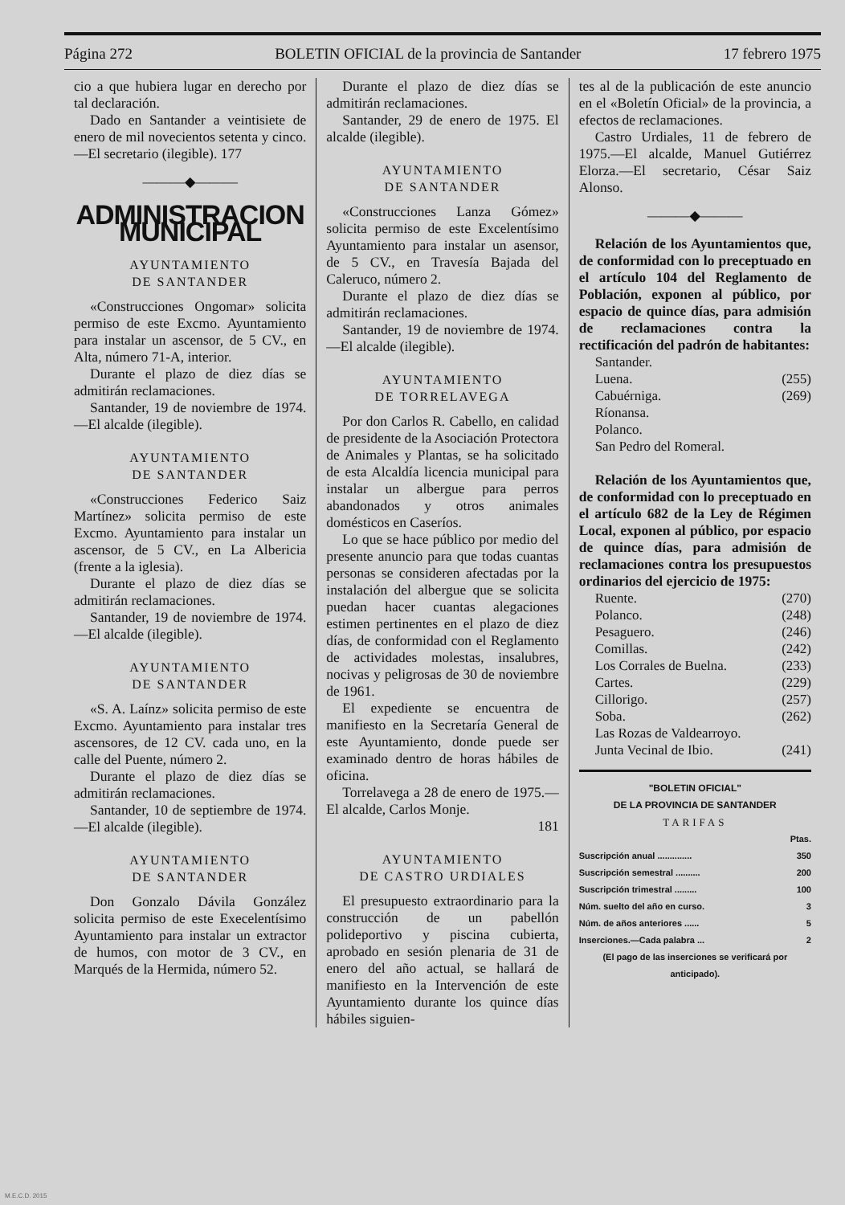Página 272 BOLETIN OFICIAL de la provincia de Santander 17 febrero 1975
cio a que hubiera lugar en derecho por tal declaración.
Dado en Santander a veintisiete de enero de mil novecientos setenta y cinco.—El secretario (ilegible). 177
———◆———
ADMINISTRACION MUNICIPAL
AYUNTAMIENTO
DE SANTANDER
«Construcciones Ongomar» solicita permiso de este Excmo. Ayuntamiento para instalar un ascensor, de 5 CV., en Alta, número 71-A, interior.
Durante el plazo de diez días se admitirán reclamaciones.
Santander, 19 de noviembre de 1974.—El alcalde (ilegible).
AYUNTAMIENTO
DE SANTANDER
«Construcciones Federico Saiz Martínez» solicita permiso de este Excmo. Ayuntamiento para instalar un ascensor, de 5 CV., en La Albericia (frente a la iglesia).
Durante el plazo de diez días se admitirán reclamaciones.
Santander, 19 de noviembre de 1974.—El alcalde (ilegible).
AYUNTAMIENTO
DE SANTANDER
«S. A. Laínz» solicita permiso de este Excmo. Ayuntamiento para instalar tres ascensores, de 12 CV. cada uno, en la calle del Puente, número 2.
Durante el plazo de diez días se admitirán reclamaciones.
Santander, 10 de septiembre de 1974.—El alcalde (ilegible).
AYUNTAMIENTO
DE SANTANDER
Don Gonzalo Dávila González solicita permiso de este Execelentísimo Ayuntamiento para instalar un extractor de humos, con motor de 3 CV., en Marqués de la Hermida, número 52.
Durante el plazo de diez días se admitirán reclamaciones.
Santander, 29 de enero de 1975. El alcalde (ilegible).
AYUNTAMIENTO
DE SANTANDER
«Construcciones Lanza Gómez» solicita permiso de este Excelentísimo Ayuntamiento para instalar un asensor, de 5 CV., en Travesía Bajada del Caleruco, número 2.
Durante el plazo de diez días se admitirán reclamaciones.
Santander, 19 de noviembre de 1974.—El alcalde (ilegible).
AYUNTAMIENTO
DE TORRELAVEGA
Por don Carlos R. Cabello, en calidad de presidente de la Asociación Protectora de Animales y Plantas, se ha solicitado de esta Alcaldía licencia municipal para instalar un albergue para perros abandonados y otros animales domésticos en Caseríos.
Lo que se hace público por medio del presente anuncio para que todas cuantas personas se consideren afectadas por la instalación del albergue que se solicita puedan hacer cuantas alegaciones estimen pertinentes en el plazo de diez días, de conformidad con el Reglamento de actividades molestas, insalubres, nocivas y peligrosas de 30 de noviembre de 1961.
El expediente se encuentra de manifiesto en la Secretaría General de este Ayuntamiento, donde puede ser examinado dentro de horas hábiles de oficina.
Torrelavega a 28 de enero de 1975.—El alcalde, Carlos Monje.
181
AYUNTAMIENTO
DE CASTRO URDIALES
El presupuesto extraordinario para la construcción de un pabellón polideportivo y piscina cubierta, aprobado en sesión plenaria de 31 de enero del año actual, se hallará de manifiesto en la Intervención de este Ayuntamiento durante los quince días hábiles siguien-
tes al de la publicación de este anuncio en el «Boletín Oficial» de la provincia, a efectos de reclamaciones.
Castro Urdiales, 11 de febrero de 1975.—El alcalde, Manuel Gutiérrez Elorza.—El secretario, César Saiz Alonso.
———◆———
Relación de los Ayuntamientos que, de conformidad con lo preceptuado en el artículo 104 del Reglamento de Población, exponen al público, por espacio de quince días, para admisión de reclamaciones contra la rectificación del padrón de habitantes:
| Santander. | |
| Luena. | (255) |
| Cabuérniga. | (269) |
| Ríonansa. | |
| Polanco. | |
| San Pedro del Romeral. | |
Relación de los Ayuntamientos que, de conformidad con lo preceptuado en el artículo 682 de la Ley de Régimen Local, exponen al público, por espacio de quince días, para admisión de reclamaciones contra los presupuestos ordinarios del ejercicio de 1975:
| Ruente. | (270) |
| Polanco. | (248) |
| Pesaguero. | (246) |
| Comillas. | (242) |
| Los Corrales de Buelna. | (233) |
| Cartes. | (229) |
| Cillorigo. | (257) |
| Soba. | (262) |
| Las Rozas de Valdearroyo. | |
| Junta Vecinal de Ibio. | (241) |
"BOLETIN OFICIAL"
DE LA PROVINCIA DE SANTANDER
TARIFAS
| | Ptas. |
| Suscripción anual .............. | 350 |
| Suscripción semestral .......... | 200 |
| Suscripción trimestral ......... | 100 |
| Núm. suelto del año en curso. | 3 |
| Núm. de años anteriores ...... | 5 |
| Inserciones.—Cada palabra ... | 2 |
(El pago de las inserciones se verificará por anticipado).
M.E.C.D. 2015